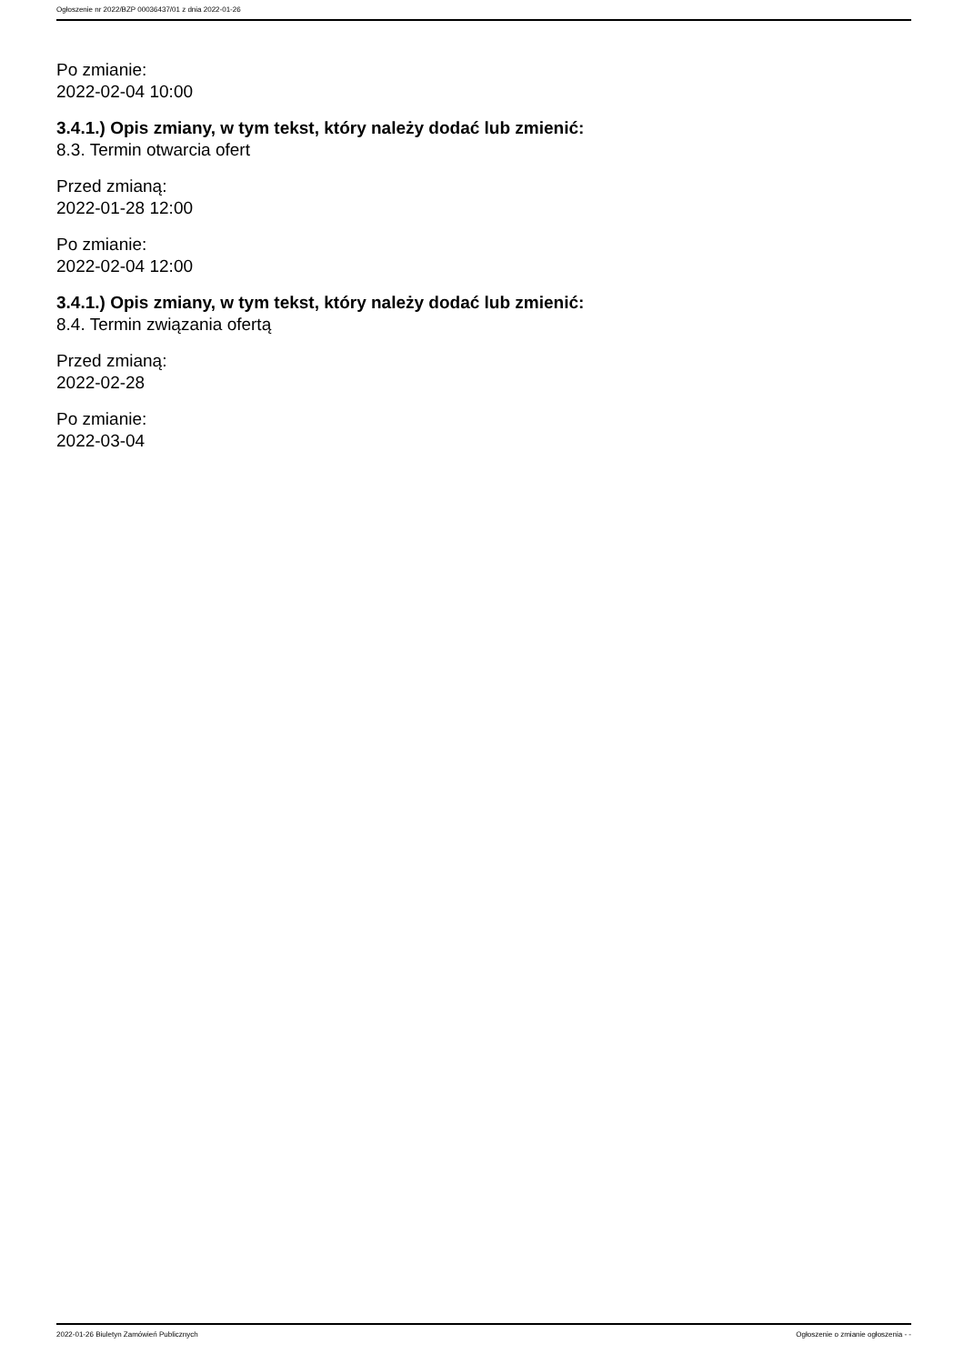Ogłoszenie nr 2022/BZP 00036437/01 z dnia 2022-01-26
Po zmianie:
2022-02-04 10:00
3.4.1.) Opis zmiany, w tym tekst, który należy dodać lub zmienić:
8.3. Termin otwarcia ofert
Przed zmianą:
2022-01-28 12:00
Po zmianie:
2022-02-04 12:00
3.4.1.) Opis zmiany, w tym tekst, który należy dodać lub zmienić:
8.4. Termin związania ofertą
Przed zmianą:
2022-02-28
Po zmianie:
2022-03-04
2022-01-26 Biuletyn Zamówień Publicznych Ogłoszenie o zmianie ogłoszenia - -